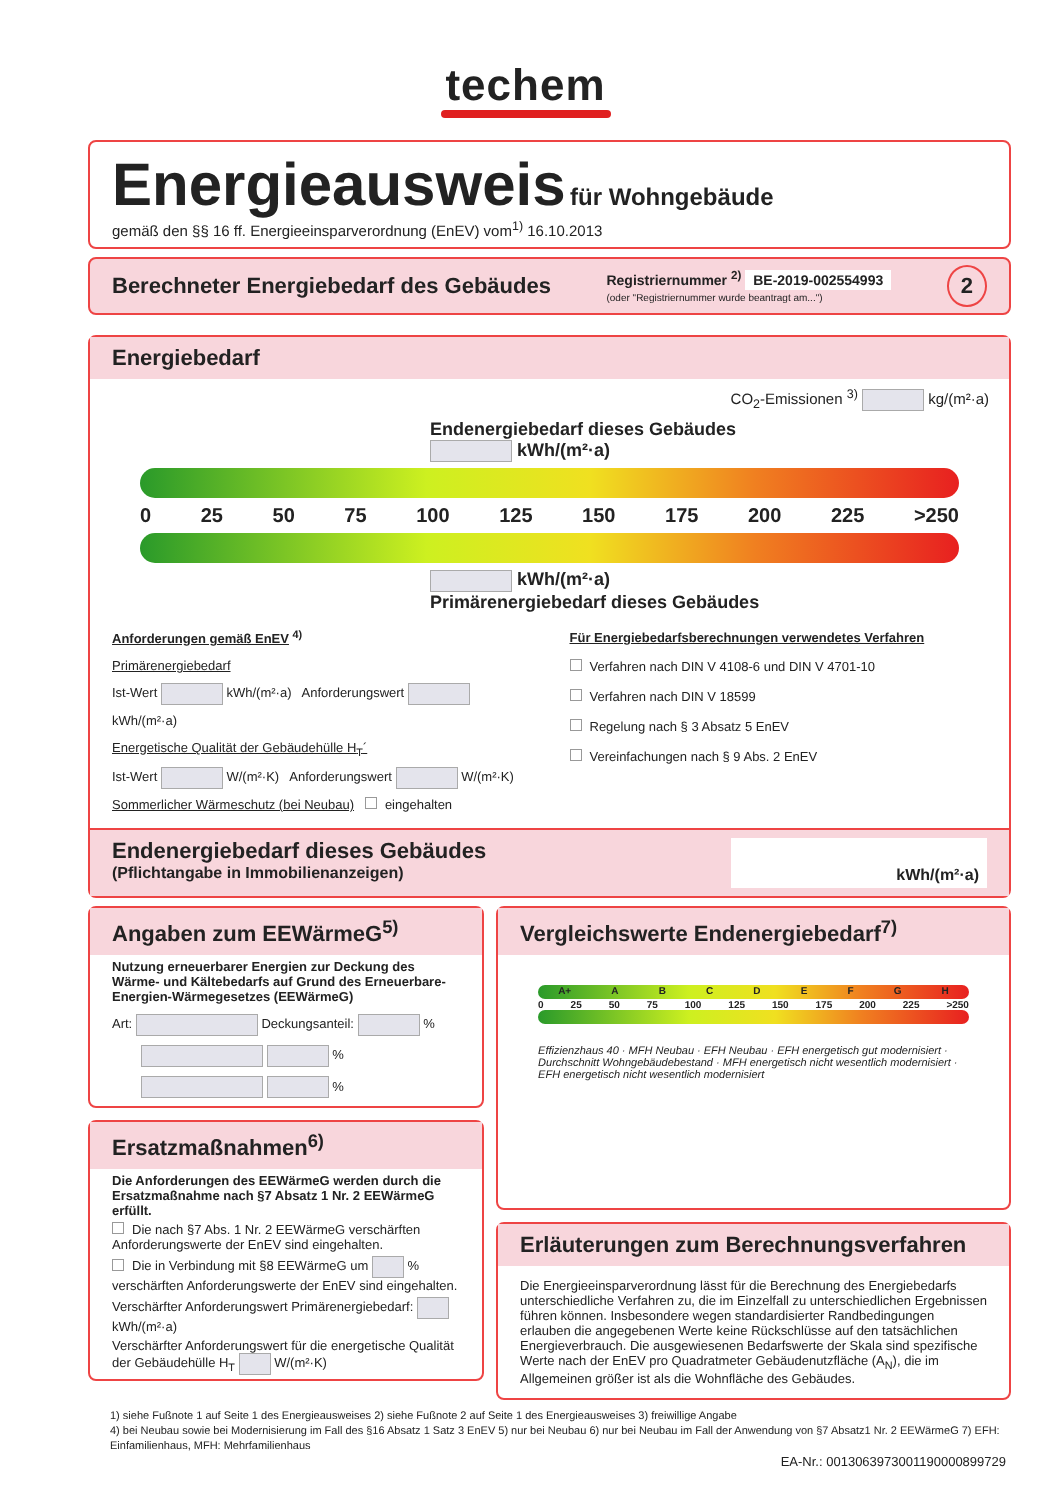techem
Energieausweis für Wohngebäude
gemäß den §§ 16 ff. Energieeinsparverordnung (EnEV) vom<sup>1)</sup> 16.10.2013
Berechneter Energiebedarf des Gebäudes
Registriernummer <sup>2)</sup> BE-2019-002554993
(oder "Registriernummer wurde beantragt am...")
2
Energiebedarf
CO<sub>2</sub>-Emissionen <sup>3)</sup> kg/(m²·a)
Endenergiebedarf dieses Gebäudes
kWh/(m²·a)
0 25 50 75 100 125 150 175 200 225 >250
kWh/(m²·a)
Primärenergiebedarf dieses Gebäudes
Anforderungen gemäß EnEV <sup>4)</sup>
Primärenergiebedarf
Ist-Wert kWh/(m²·a) Anforderungswert kWh/(m²·a)
Energetische Qualität der Gebäudehülle H<sub>T</sub>´
Ist-Wert W/(m²·K) Anforderungswert W/(m²·K)
Sommerlicher Wärmeschutz (bei Neubau) eingehalten
Für Energiebedarfsberechnungen verwendetes Verfahren
Verfahren nach DIN V 4108-6 und DIN V 4701-10
Verfahren nach DIN V 18599
Regelung nach § 3 Absatz 5 EnEV
Vereinfachungen nach § 9 Abs. 2 EnEV
Endenergiebedarf dieses Gebäudes
(Pflichtangabe in Immobilienanzeigen)
kWh/(m²·a)
Angaben zum EEWärmeG<sup>5)</sup>
Nutzung erneuerbarer Energien zur Deckung des Wärme- und Kältebedarfs auf Grund des Erneuerbare-Energien-Wärmegesetzes (EEWärmeG)
Art: Deckungsanteil: %
%
%
Ersatzmaßnahmen<sup>6)</sup>
Die Anforderungen des EEWärmeG werden durch die Ersatzmaßnahme nach §7 Absatz 1 Nr. 2 EEWärmeG erfüllt.
Die nach §7 Abs. 1 Nr. 2 EEWärmeG verschärften Anforderungswerte der EnEV sind eingehalten.
Die in Verbindung mit §8 EEWärmeG um % verschärften Anforderungswerte der EnEV sind eingehalten.
Verschärfter Anforderungswert Primärenergiebedarf: kWh/(m²·a)
Verschärfter Anforderungswert für die energetische Qualität der Gebäudehülle H<sub>T</sub> W/(m²·K)
Vergleichswerte Endenergiebedarf<sup>7)</sup>
A+ A B C D E F G H
0 25 50 75 100 125 150 175 200 225 >250
Effizienzhaus 40 · MFH Neubau · EFH Neubau · EFH energetisch gut modernisiert · Durchschnitt Wohngebäudebestand · MFH energetisch nicht wesentlich modernisiert · EFH energetisch nicht wesentlich modernisiert
Erläuterungen zum Berechnungsverfahren
Die Energieeinsparverordnung lässt für die Berechnung des Energiebedarfs unterschiedliche Verfahren zu, die im Einzelfall zu unterschiedlichen Ergebnissen führen können. Insbesondere wegen standardisierter Randbedingungen erlauben die angegebenen Werte keine Rückschlüsse auf den tatsächlichen Energieverbrauch. Die ausgewiesenen Bedarfswerte der Skala sind spezifische Werte nach der EnEV pro Quadratmeter Gebäudenutzfläche (A<sub>N</sub>), die im Allgemeinen größer ist als die Wohnfläche des Gebäudes.
1) siehe Fußnote 1 auf Seite 1 des Energieausweises 2) siehe Fußnote 2 auf Seite 1 des Energieausweises 3) freiwillige Angabe
4) bei Neubau sowie bei Modernisierung im Fall des §16 Absatz 1 Satz 3 EnEV 5) nur bei Neubau 6) nur bei Neubau im Fall der Anwendung von §7 Absatz1 Nr. 2 EEWärmeG 7) EFH: Einfamilienhaus, MFH: Mehrfamilienhaus
EA-Nr.: 0013063973001190000899729